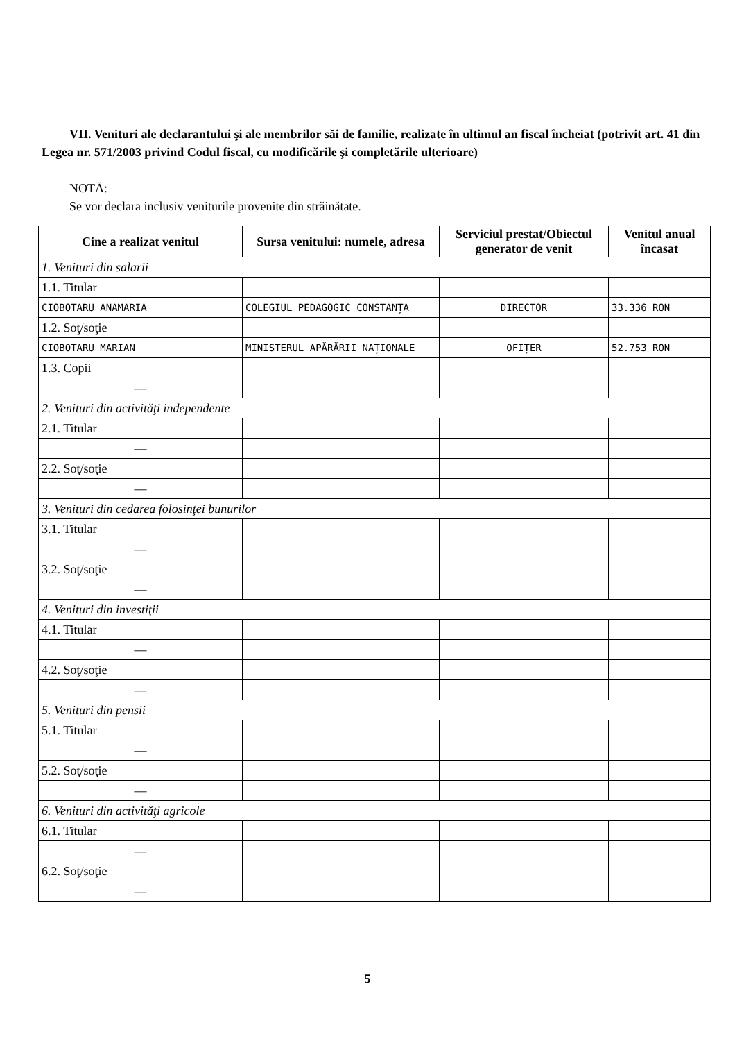VII. Venituri ale declarantului şi ale membrilor săi de familie, realizate în ultimul an fiscal încheiat (potrivit art. 41 din Legea nr. 571/2003 privind Codul fiscal, cu modificările şi completările ulterioare)
NOTĂ:
Se vor declara inclusiv veniturile provenite din străinătate.
| Cine a realizat venitul | Sursa venitului: numele, adresa | Serviciul prestat/Obiectul generator de venit | Venitul anual încasat |
| --- | --- | --- | --- |
| 1. Venituri din salarii | | | |
| 1.1. Titular | | | |
| CIOBOTARU ANAMARIA | COLEGIUL PEDAGOGIC CONSTANȚA | DIRECTOR | 33.336 RON |
| 1.2. Soţ/soţie | | | |
| CIOBOTARU MARIAN | MINISTERUL APĂRĂRII NAȚIONALE | OFIȚER | 52.753 RON |
| 1.3. Copii | | | |
| — | | | |
| 2. Venituri din activităţi independente | | | |
| 2.1. Titular | | | |
| — | | | |
| 2.2. Soţ/soţie | | | |
| — | | | |
| 3. Venituri din cedarea folosinţei bunurilor | | | |
| 3.1. Titular | | | |
| — | | | |
| 3.2. Soţ/soţie | | | |
| — | | | |
| 4. Venituri din investiţii | | | |
| 4.1. Titular | | | |
| — | | | |
| 4.2. Soţ/soţie | | | |
| — | | | |
| 5. Venituri din pensii | | | |
| 5.1. Titular | | | |
| — | | | |
| 5.2. Soţ/soţie | | | |
| — | | | |
| 6. Venituri din activităţi agricole | | | |
| 6.1. Titular | | | |
| — | | | |
| 6.2. Soţ/soţie | | | |
| — | | | |
5